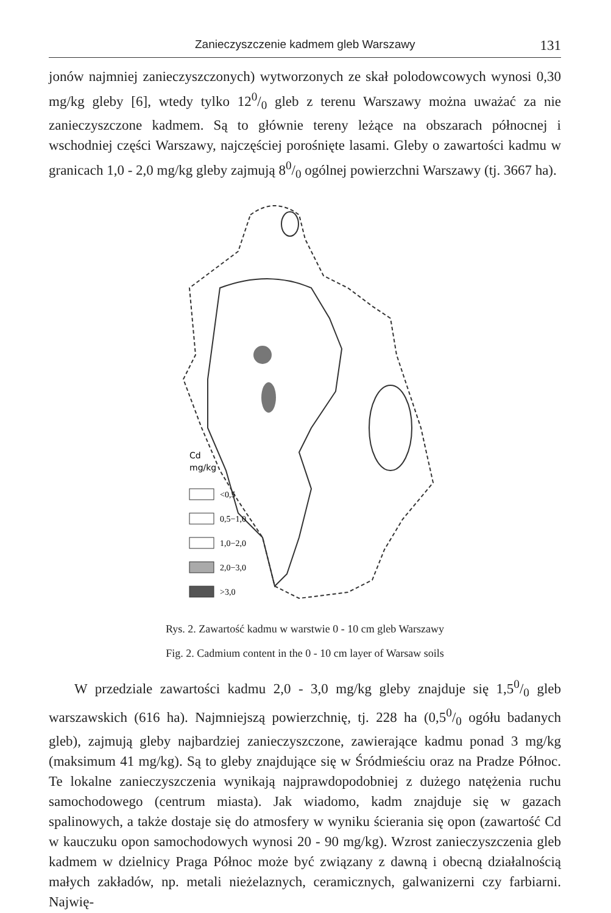Zanieczyszczenie kadmem gleb Warszawy 131
jonów najmniej zanieczyszczonych) wytworzonych ze skał polodowcowych wynosi 0,30 mg/kg gleby [6], wtedy tylko 120/0 gleb z terenu Warszawy można uważać za nie zanieczyszczone kadmem. Są to głównie tereny leżące na obszarach północnej i wschodniej części Warszawy, najczęściej porośnięte lasami. Gleby o zawartości kadmu w granicach 1,0 - 2,0 mg/kg gleby zajmują 80/0 ogólnej powierzchni Warszawy (tj. 3667 ha).
Cd
mg/kg
<0,5
0,5−1,0
1,0−2,0
2,0−3,0
>3,0
Rys. 2. Zawartość kadmu w warstwie 0 - 10 cm gleb Warszawy
Fig. 2. Cadmium content in the 0 - 10 cm layer of Warsaw soils
W przedziale zawartości kadmu 2,0 - 3,0 mg/kg gleby znajduje się 1,50/0 gleb warszawskich (616 ha). Najmniejszą powierzchnię, tj. 228 ha (0,50/0 ogółu badanych gleb), zajmują gleby najbardziej zanieczyszczone, zawierające kadmu ponad 3 mg/kg (maksimum 41 mg/kg). Są to gleby znajdujące się w Śródmieściu oraz na Pradze Północ. Te lokalne zanieczyszczenia wynikają najprawdopodobniej z dużego natężenia ruchu samochodowego (centrum miasta). Jak wiadomo, kadm znajduje się w gazach spalinowych, a także dostaje się do atmosfery w wyniku ścierania się opon (zawartość Cd w kauczuku opon samochodowych wynosi 20 - 90 mg/kg). Wzrost zanieczyszczenia gleb kadmem w dzielnicy Praga Północ może być związany z dawną i obecną działalnością małych zakładów, np. metali nieżelaznych, ceramicznych, galwanizerni czy farbiarni. Najwię-